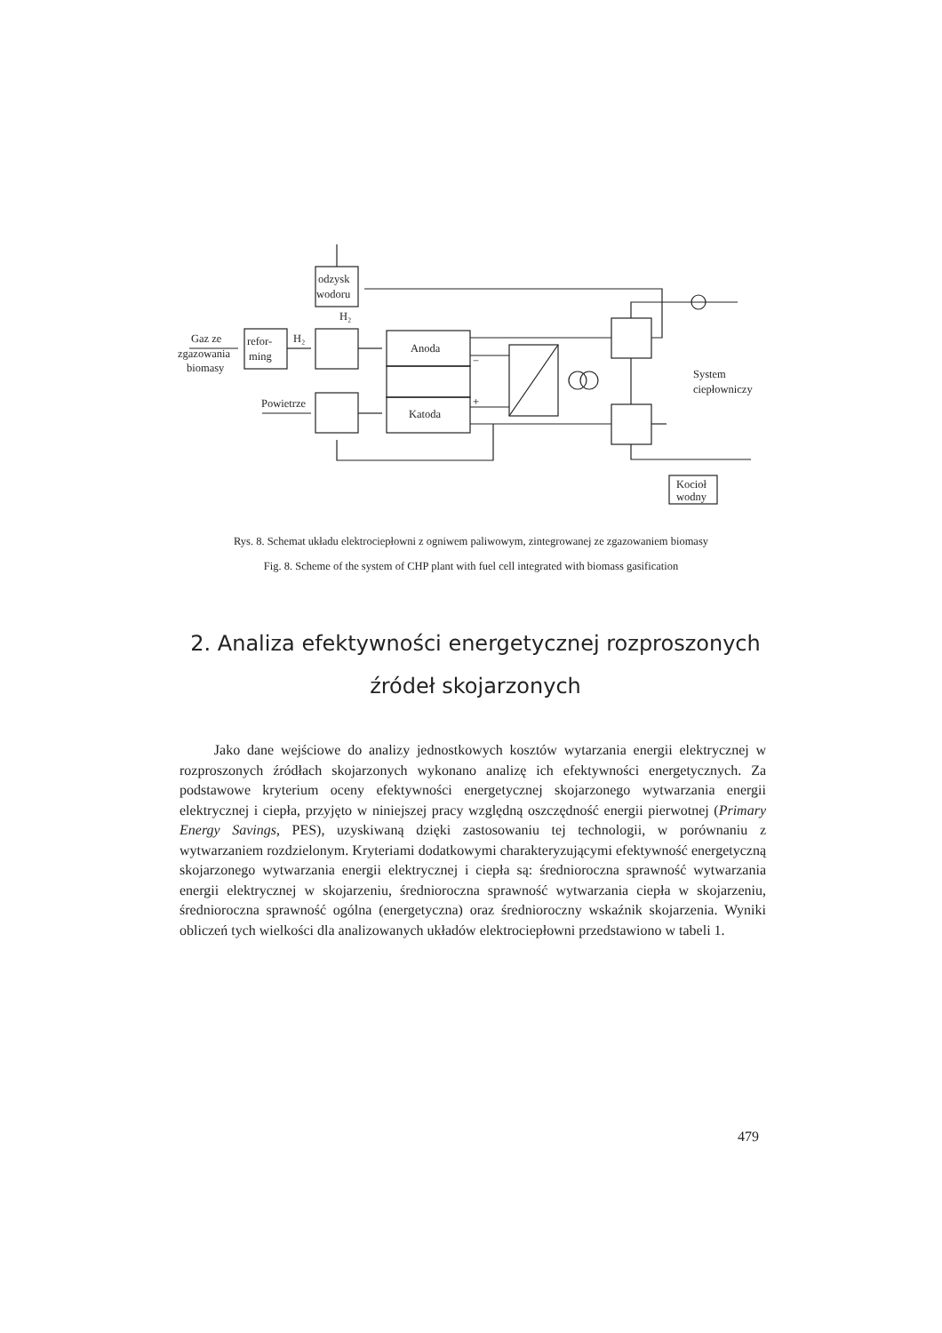odzysk
wodoru
refor-
ming
Anoda
Katoda
Gaz ze
zgazowania
biomasy
Powietrze
H₂
H₂
System
ciepłowniczy
Kocioł
wodny
−
+
Rys. 8. Schemat układu elektrociepłowni z ogniwem paliwowym, zintegrowanej ze zgazowaniem biomasy
Fig. 8. Scheme of the system of CHP plant with fuel cell integrated with biomass gasification
2. Analiza efektywności energetycznej rozproszonych źródeł skojarzonych
Jako dane wejściowe do analizy jednostkowych kosztów wytarzania energii elektrycznej w rozproszonych źródłach skojarzonych wykonano analizę ich efektywności energetycznych. Za podstawowe kryterium oceny efektywności energetycznej skojarzonego wytwarzania energii elektrycznej i ciepła, przyjęto w niniejszej pracy względną oszczędność energii pierwotnej (Primary Energy Savings, PES), uzyskiwaną dzięki zastosowaniu tej technologii, w porównaniu z wytwarzaniem rozdzielonym. Kryteriami dodatkowymi charakteryzującymi efektywność energetyczną skojarzonego wytwarzania energii elektrycznej i ciepła są: średnioroczna sprawność wytwarzania energii elektrycznej w skojarzeniu, średnioroczna sprawność wytwarzania ciepła w skojarzeniu, średnioroczna sprawność ogólna (energetyczna) oraz średnioroczny wskaźnik skojarzenia. Wyniki obliczeń tych wielkości dla analizowanych układów elektrociepłowni przedstawiono w tabeli 1.
479